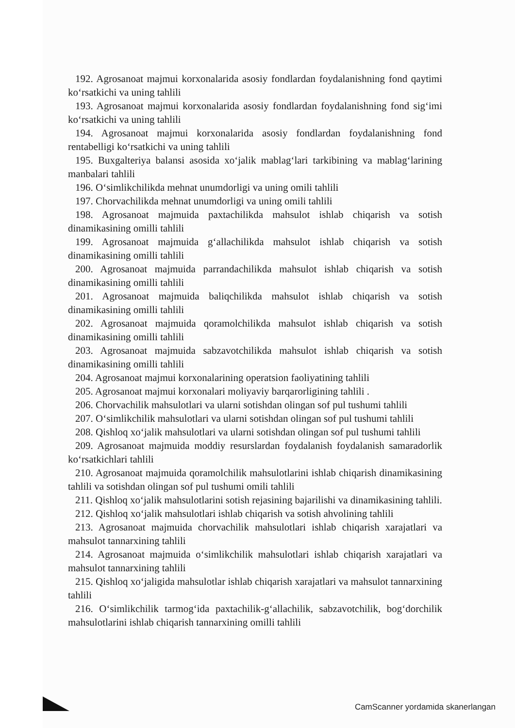192. Agrosanoat majmui korxonalarida asosiy fondlardan foydalanishning fond qaytimi ko‘rsatkichi va uning tahlili
193. Agrosanoat majmui korxonalarida asosiy fondlardan foydalanishning fond sig‘imi ko‘rsatkichi va uning tahlili
194. Agrosanoat majmui korxonalarida asosiy fondlardan foydalanishning fond rentabelligi ko‘rsatkichi va uning tahlili
195. Buxgalteriya balansi asosida xo‘jalik mablag‘lari tarkibining va mablag‘larining manbalari tahlili
196. O‘simlikchilikda mehnat unumdorligi va uning omili tahlili
197. Chorvachilikda mehnat unumdorligi va uning omili tahlili
198. Agrosanoat majmuida paxtachilikda mahsulot ishlab chiqarish va sotish dinamikasining omilli tahlili
199. Agrosanoat majmuida g‘allachilikda mahsulot ishlab chiqarish va sotish dinamikasining omilli tahlili
200. Agrosanoat majmuida parrandachilikda mahsulot ishlab chiqarish va sotish dinamikasining omilli tahlili
201. Agrosanoat majmuida baliqchilikda mahsulot ishlab chiqarish va sotish dinamikasining omilli tahlili
202. Agrosanoat majmuida qoramolchilikda mahsulot ishlab chiqarish va sotish dinamikasining omilli tahlili
203. Agrosanoat majmuida sabzavotchilikda mahsulot ishlab chiqarish va sotish dinamikasining omilli tahlili
204. Agrosanoat majmui korxonalarining operatsion faoliyatining tahlili
205. Agrosanoat majmui korxonalari moliyaviy barqarorligining tahlili .
206. Chorvachilik mahsulotlari va ularni sotishdan olingan sof pul tushumi tahlili
207. O‘simlikchilik mahsulotlari va ularni sotishdan olingan sof pul tushumi tahlili
208. Qishloq xo‘jalik mahsulotlari va ularni sotishdan olingan sof pul tushumi tahlili
209. Agrosanoat majmuida moddiy resurslardan foydalanish foydalanish samaradorlik ko‘rsatkichlari tahlili
210. Agrosanoat majmuida qoramolchilik mahsulotlarini ishlab chiqarish dinamikasining tahlili va sotishdan olingan sof pul tushumi omili tahlili
211. Qishloq xo‘jalik mahsulotlarini sotish rejasining bajarilishi va dinamikasining tahlili.
212. Qishloq xo‘jalik mahsulotlari ishlab chiqarish va sotish ahvolining tahlili
213. Agrosanoat majmuida chorvachilik mahsulotlari ishlab chiqarish xarajatlari va mahsulot tannarxining tahlili
214. Agrosanoat majmuida o‘simlikchilik mahsulotlari ishlab chiqarish xarajatlari va mahsulot tannarxining tahlili
215. Qishloq xo‘jaligida mahsulotlar ishlab chiqarish xarajatlari va mahsulot tannarxining tahlili
216. O‘simlikchilik tarmog‘ida paxtachilik-g‘allachilik, sabzavotchilik, bog‘dorchilik mahsulotlarini ishlab chiqarish tannarxining omilli tahlili
CamScanner yordamida skanerlangan